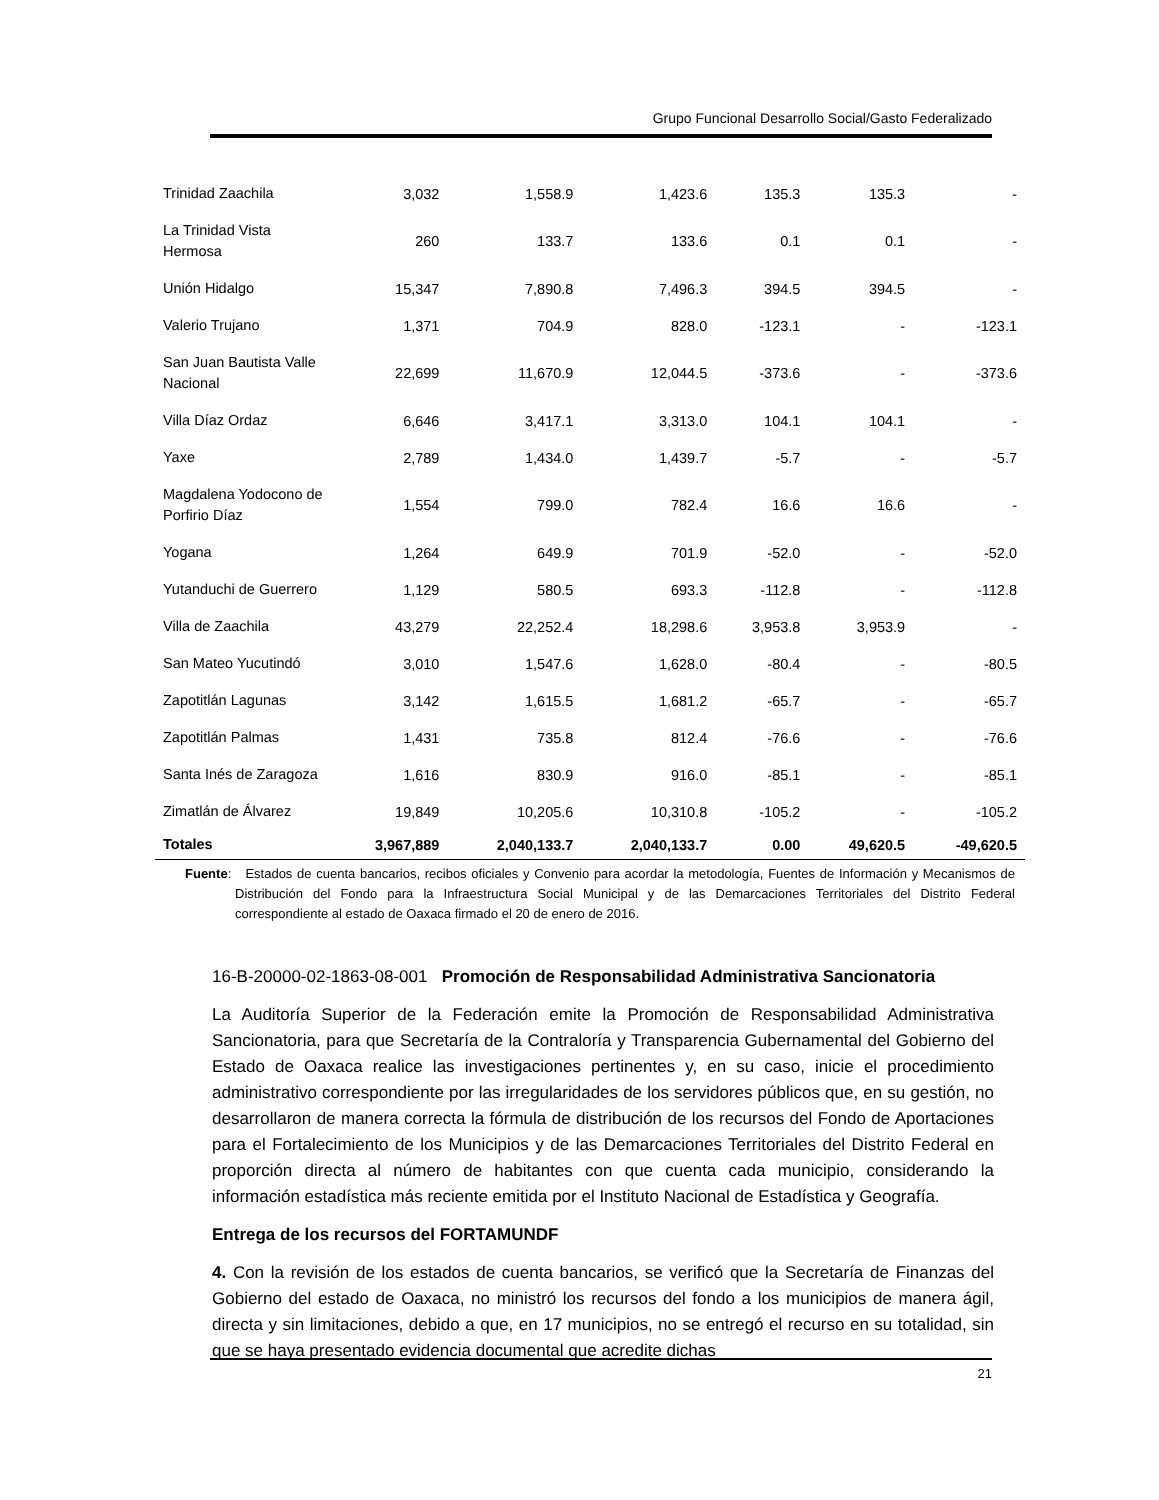Grupo Funcional Desarrollo Social/Gasto Federalizado
| Trinidad Zaachila | 3,032 | 1,558.9 | 1,423.6 | 135.3 | 135.3 | - |
| La Trinidad Vista Hermosa | 260 | 133.7 | 133.6 | 0.1 | 0.1 | - |
| Unión Hidalgo | 15,347 | 7,890.8 | 7,496.3 | 394.5 | 394.5 | - |
| Valerio Trujano | 1,371 | 704.9 | 828.0 | -123.1 | - | -123.1 |
| San Juan Bautista Valle Nacional | 22,699 | 11,670.9 | 12,044.5 | -373.6 | - | -373.6 |
| Villa Díaz Ordaz | 6,646 | 3,417.1 | 3,313.0 | 104.1 | 104.1 | - |
| Yaxe | 2,789 | 1,434.0 | 1,439.7 | -5.7 | - | -5.7 |
| Magdalena Yodocono de Porfirio Díaz | 1,554 | 799.0 | 782.4 | 16.6 | 16.6 | - |
| Yogana | 1,264 | 649.9 | 701.9 | -52.0 | - | -52.0 |
| Yutanduchi de Guerrero | 1,129 | 580.5 | 693.3 | -112.8 | - | -112.8 |
| Villa de Zaachila | 43,279 | 22,252.4 | 18,298.6 | 3,953.8 | 3,953.9 | - |
| San Mateo Yucutindó | 3,010 | 1,547.6 | 1,628.0 | -80.4 | - | -80.5 |
| Zapotitlán Lagunas | 3,142 | 1,615.5 | 1,681.2 | -65.7 | - | -65.7 |
| Zapotitlán Palmas | 1,431 | 735.8 | 812.4 | -76.6 | - | -76.6 |
| Santa Inés de Zaragoza | 1,616 | 830.9 | 916.0 | -85.1 | - | -85.1 |
| Zimatlán de Álvarez | 19,849 | 10,205.6 | 10,310.8 | -105.2 | - | -105.2 |
| Totales | 3,967,889 | 2,040,133.7 | 2,040,133.7 | 0.00 | 49,620.5 | -49,620.5 |
Fuente: Estados de cuenta bancarios, recibos oficiales y Convenio para acordar la metodología, Fuentes de Información y Mecanismos de Distribución del Fondo para la Infraestructura Social Municipal y de las Demarcaciones Territoriales del Distrito Federal correspondiente al estado de Oaxaca firmado el 20 de enero de 2016.
16-B-20000-02-1863-08-001 Promoción de Responsabilidad Administrativa Sancionatoria
La Auditoría Superior de la Federación emite la Promoción de Responsabilidad Administrativa Sancionatoria, para que Secretaría de la Contraloría y Transparencia Gubernamental del Gobierno del Estado de Oaxaca realice las investigaciones pertinentes y, en su caso, inicie el procedimiento administrativo correspondiente por las irregularidades de los servidores públicos que, en su gestión, no desarrollaron de manera correcta la fórmula de distribución de los recursos del Fondo de Aportaciones para el Fortalecimiento de los Municipios y de las Demarcaciones Territoriales del Distrito Federal en proporción directa al número de habitantes con que cuenta cada municipio, considerando la información estadística más reciente emitida por el Instituto Nacional de Estadística y Geografía.
Entrega de los recursos del FORTAMUNDF
4. Con la revisión de los estados de cuenta bancarios, se verificó que la Secretaría de Finanzas del Gobierno del estado de Oaxaca, no ministró los recursos del fondo a los municipios de manera ágil, directa y sin limitaciones, debido a que, en 17 municipios, no se entregó el recurso en su totalidad, sin que se haya presentado evidencia documental que acredite dichas
21